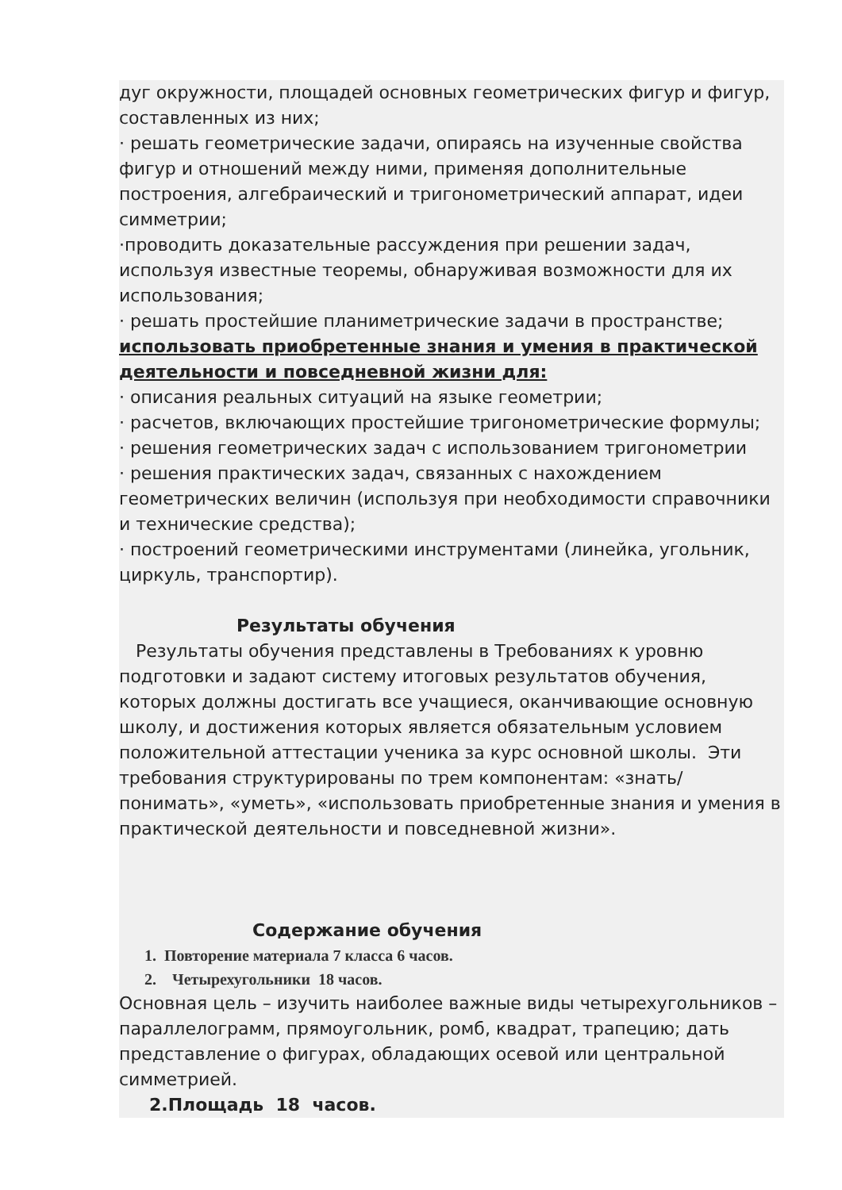дуг окружности, площадей основных геометрических фигур и фигур, составленных из них;
· решать геометрические задачи, опираясь на изученные свойства фигур и отношений между ними, применяя дополнительные построения, алгебраический и тригонометрический аппарат, идеи симметрии;
·проводить доказательные рассуждения при решении задач, используя известные теоремы, обнаруживая возможности для их использования;
· решать простейшие планиметрические задачи в пространстве;
использовать приобретенные знания и умения в практической деятельности и повседневной жизни для:
· описания реальных ситуаций на языке геометрии;
· расчетов, включающих простейшие тригонометрические формулы;
· решения геометрических задач с использованием тригонометрии
· решения практических задач, связанных с нахождением геометрических величин (используя при необходимости справочники и технические средства);
· построений геометрическими инструментами (линейка, угольник, циркуль, транспортир).
Результаты обучения
Результаты обучения представлены в Требованиях к уровню подготовки и задают систему итоговых результатов обучения, которых должны достигать все учащиеся, оканчивающие основную школу, и достижения которых является обязательным условием положительной аттестации ученика за курс основной школы. Эти требования структурированы по трем компонентам: «знать/понимать», «уметь», «использовать приобретенные знания и умения в практической деятельности и повседневной жизни».
Содержание обучения
1. Повторение материала 7 класса 6 часов.
2. Четырехугольники 18 часов.
Основная цель – изучить наиболее важные виды четырехугольников – параллелограмм, прямоугольник, ромб, квадрат, трапецию; дать представление о фигурах, обладающих осевой или центральной симметрией.
2.Площадь 18 часов.